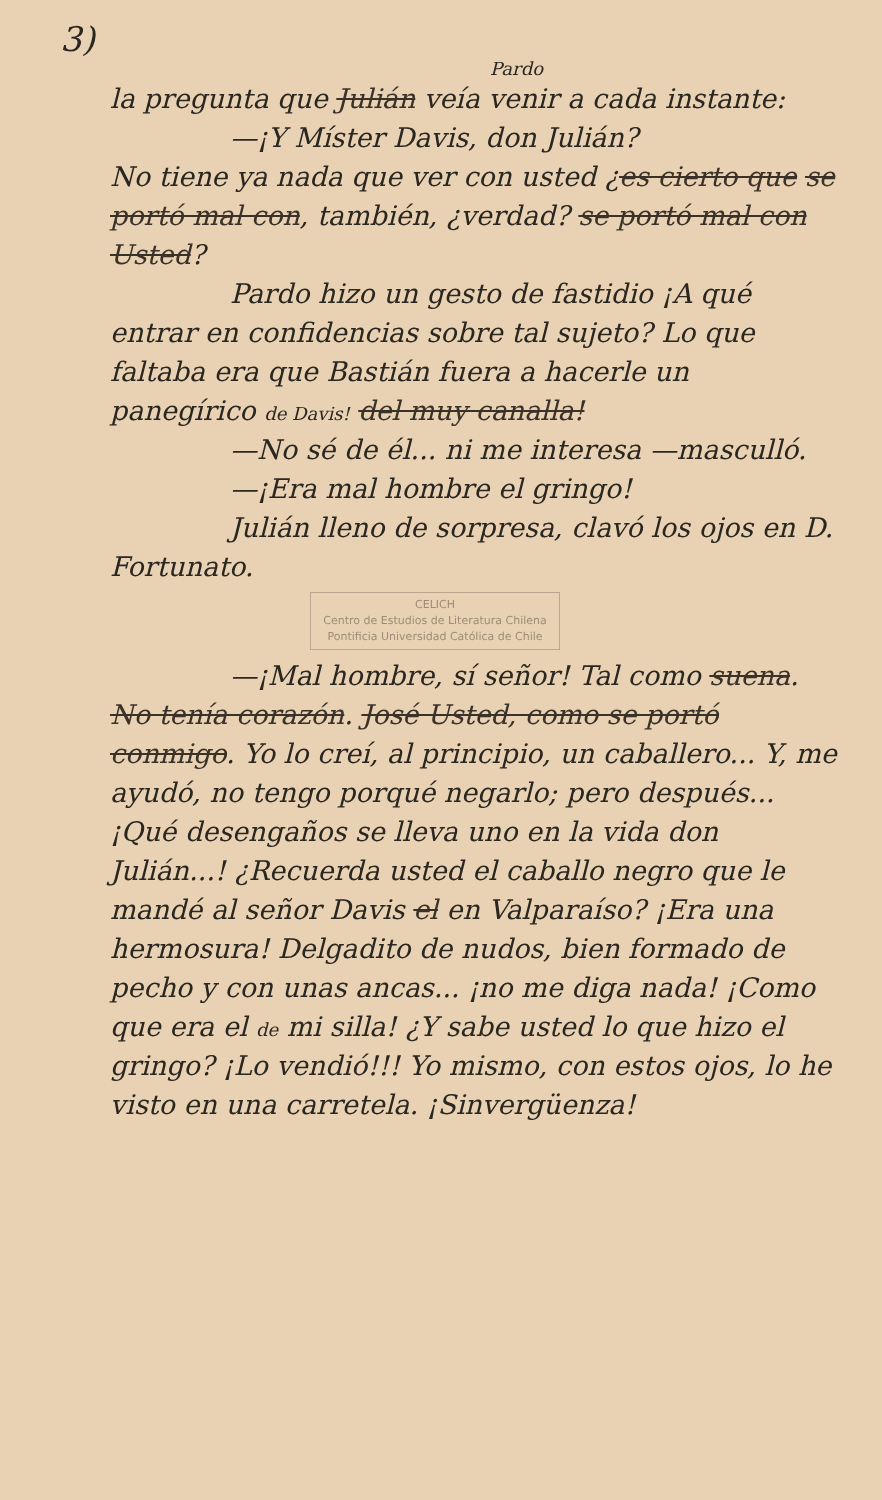3)
Pardo
la pregunta que Julián veía venir a cada instante:
—¡Y Míster Davis, don Julián?
No tiene ya nada que ver con usted ¿es cierto que se portó mal con, también, ¿verdad? se portó mal con Usted?
Pardo hizo un gesto de fastidio ¡A qué entrar en confidencias sobre tal sujeto? Lo que faltaba era que Bastián fuera a hacerle un panegírico de Davis! del muy canalla!
—No sé de él... ni me interesa —masculló.
—¡Era mal hombre el gringo!
Julián lleno de sorpresa, clavó los ojos en D. Fortunato.
CELICH
Centro de Estudios de Literatura Chilena
Pontificia Universidad Católica de Chile
—¡Mal hombre, sí señor! Tal como suena. No tenía corazón. José Usted, como se portó conmigo. Yo lo creí, al principio, un caballero... Y, me ayudó, no tengo porqué negarlo; pero después... ¡Qué desengaños se lleva uno en la vida don Julián...! ¿Recuerda usted el caballo negro que le mandé al señor Davis el en Valparaíso? ¡Era una hermosura! Delgadito de nudos, bien formado de pecho y con unas ancas... ¡no me diga nada! ¡Como que era el de mi silla! ¿Y sabe usted lo que hizo el gringo? ¡Lo vendió!!! Yo mismo, con estos ojos, lo he visto en una carretela. ¡Sinvergüenza!